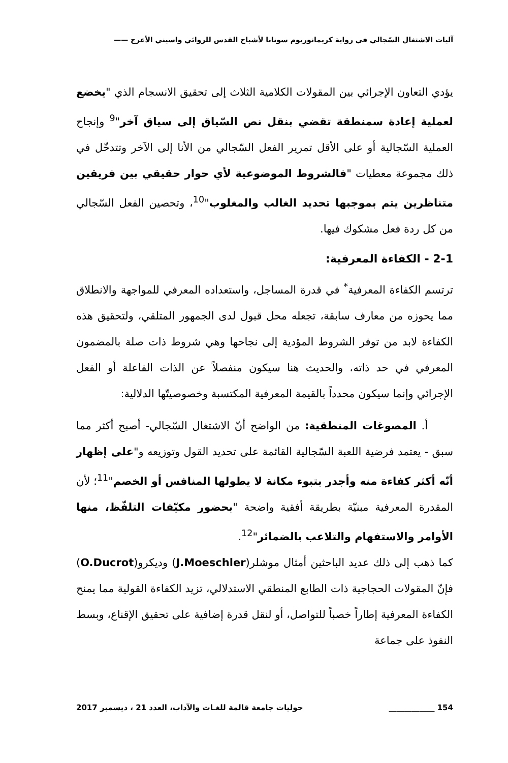آليات الاشتغال السّجالي في رواية كريمانوريوم سونانا لأشباح القدس للروائي واسيني الأعرج ——
يؤدي التعاون الإجرائي بين المقولات الكلامية الثلاث إلى تحقيق الانسجام الذي "يخضع لعملية إعادة سمنطقة تقضي بنقل نص السّياق إلى سياق آخر"<sup>9</sup> وإنجاح العملية السّجالية أو على الأقل تمرير الفعل السّجالي من الأنا إلى الآخر وتتدخّل في ذلك مجموعة معطيات "فالشروط الموضوعية لأي حوار حقيقي بين فريقين متناظرين يتم بموجبها تحديد الغالب والمغلوب"<sup>10</sup>، وتحصين الفعل السّجالي من كل ردة فعل مشكوك فيها.
2-1 - الكفاءة المعرفية:
ترتسم الكفاءة المعرفية<sup>*</sup> في قدرة المساجل، واستعداده المعرفي للمواجهة والانطلاق مما يحوزه من معارف سابقة، تجعله محل قبول لدى الجمهور المتلقي، ولتحقيق هذه الكفاءة لابد من توفر الشروط المؤدية إلى نجاحها وهي شروط ذات صلة بالمضمون المعرفي في حد ذاته، والحديث هنا سيكون منفصلاً عن الذات الفاعلة أو الفعل الإجرائي وإنما سيكون محدداً بالقيمة المعرفية المكتسبة وخصوصيتّها الدلالية:
أ. المصوغات المنطقية: من الواضح أنّ الاشتغال السّجالي- أصبح أكثر مما سبق - يعتمد فرضية اللعبة السّجالية القائمة على تحديد القول وتوزيعه و"على إظهار أنّه أكثر كفاءة منه وأجدر بتبوء مكانة لا يطولها المنافس أو الخصم"<sup>11</sup>؛ لأن المقدرة المعرفية مبنيّة بطريقة أفقية واضحة "بحضور مكيّفات التلفّظ، منها الأوامر والاستفهام والتلاعب بالضمائر"<sup>12</sup>.
كما ذهب إلى ذلك عديد الباحثين أمثال موشلر(J.Moeschler) وديكرو(O.Ducrot) فإنّ المقولات الحجاجية ذات الطابع المنطقي الاستدلالي، تزيد الكفاءة القولية مما يمنح الكفاءة المعرفية إطاراً خصباً للتواصل، أو لنقل قدرة إضافية على تحقيق الإقناع، وبسط النفوذ على جماعة
154 ____________ حوليات جامعة قالمة للغـات والآداب، العدد 21 ، ديسمبر 2017